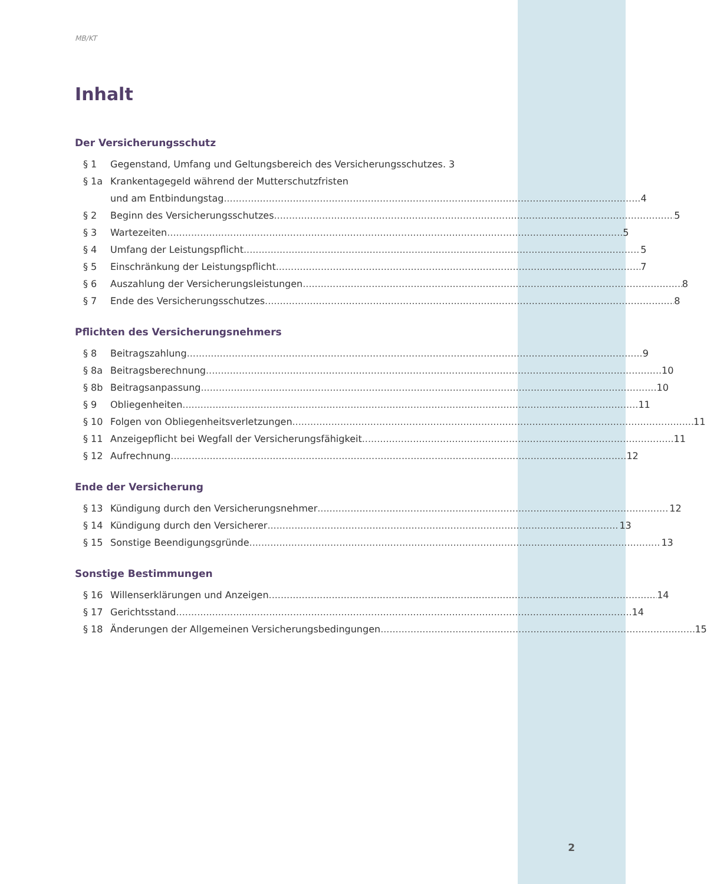2
MB/KT
Inhalt
Der Versicherungsschutz
§ 1 Gegenstand, Umfang und Geltungsbereich des Versicherungsschutzes. 3
§ 1a Krankentagegeld während der Mutterschutzfristen
und am Entbindungstag 4
§ 2 Beginn des Versicherungsschutzes 5
§ 3 Wartezeiten 5
§ 4 Umfang der Leistungspflicht 5
§ 5 Einschränkung der Leistungspflicht 7
§ 6 Auszahlung der Versicherungsleistungen 8
§ 7 Ende des Versicherungsschutzes 8
Pflichten des Versicherungsnehmers
§ 8 Beitragszahlung 9
§ 8a Beitragsberechnung 10
§ 8b Beitragsanpassung 10
§ 9 Obliegenheiten 11
§ 10 Folgen von Obliegenheitsverletzungen 11
§ 11 Anzeigepflicht bei Wegfall der Versicherungsfähigkeit 11
§ 12 Aufrechnung 12
Ende der Versicherung
§ 13 Kündigung durch den Versicherungsnehmer 12
§ 14 Kündigung durch den Versicherer 13
§ 15 Sonstige Beendigungsgründe 13
Sonstige Bestimmungen
§ 16 Willenserklärungen und Anzeigen 14
§ 17 Gerichtsstand 14
§ 18 Änderungen der Allgemeinen Versicherungsbedingungen 15